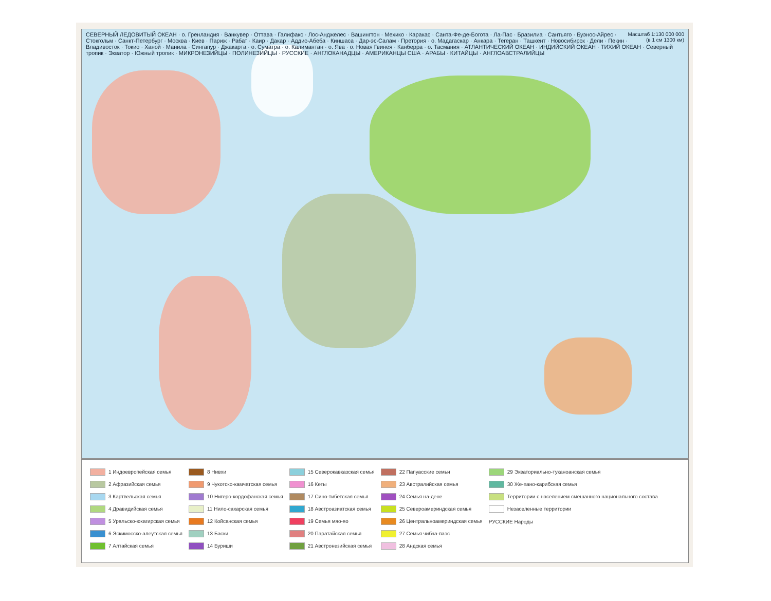Масштаб 1:130 000 000
(в 1 см 1300 км) СЕВЕРНЫЙ ЛЕДОВИТЫЙ ОКЕАН · о. Гренландия · Ванкувер · Оттава · Галифакс · Лос-Анджелес · Вашингтон · Мехико · Каракас · Санта-Фе-де-Богота · Ла-Пас · Бразилиа · Сантьяго · Буэнос-Айрес · Стокгольм · Санкт-Петербург · Москва · Киев · Париж · Рабат · Каир · Дакар · Аддис-Абеба · Киншаса · Дар-эс-Салам · Претория · о. Мадагаскар · Анкара · Тегеран · Ташкент · Новосибирск · Дели · Пекин · Владивосток · Токио · Ханой · Манила · Сингапур · Джакарта · о. Суматра · о. Калимантан · о. Ява · о. Новая Гвинея · Канберра · о. Тасмания · АТЛАНТИЧЕСКИЙ ОКЕАН · ИНДИЙСКИЙ ОКЕАН · ТИХИЙ ОКЕАН · Северный тропик · Экватор · Южный тропик · МИКРОНЕЗИЙЦЫ · ПОЛИНЕЗИЙЦЫ · РУССКИЕ · АНГЛОКАНАДЦЫ · АМЕРИКАНЦЫ США · АРАБЫ · КИТАЙЦЫ · АНГЛОАВСТРАЛИЙЦЫ
| 1 Индоевропейская семья | 8 Нивхи | 15 Северокавказская семья | 22 Папуасские семьи | 29 Экваториально-туканоанская семья |
| 2 Афразийская семья | 9 Чукотско-камчатская семья | 16 Кеты | 23 Австралийская семья | 30 Же-пано-карибская семья |
| 3 Картвельская семья | 10 Нигеро-кордофанская семья | 17 Сино-тибетская семья | 24 Семья на-дене | Территории с населением смешанного национального состава |
| 4 Дравидийская семья | 11 Нило-сахарская семья | 18 Австроазиатская семья | 25 Североамериндская семья | Незаселенные территории |
| 5 Уральско-юкагирская семья | 12 Койсанская семья | 19 Семья мяо-яо | 26 Центральноамериндская семья | РУССКИЕ Народы |
| 6 Эскимосско-алеутская семья | 13 Баски | 20 Паратайская семья | 27 Семья чибча-паэс | |
| 7 Алтайская семья | 14 Буриши | 21 Австронезийская семья | 28 Андская семья | |